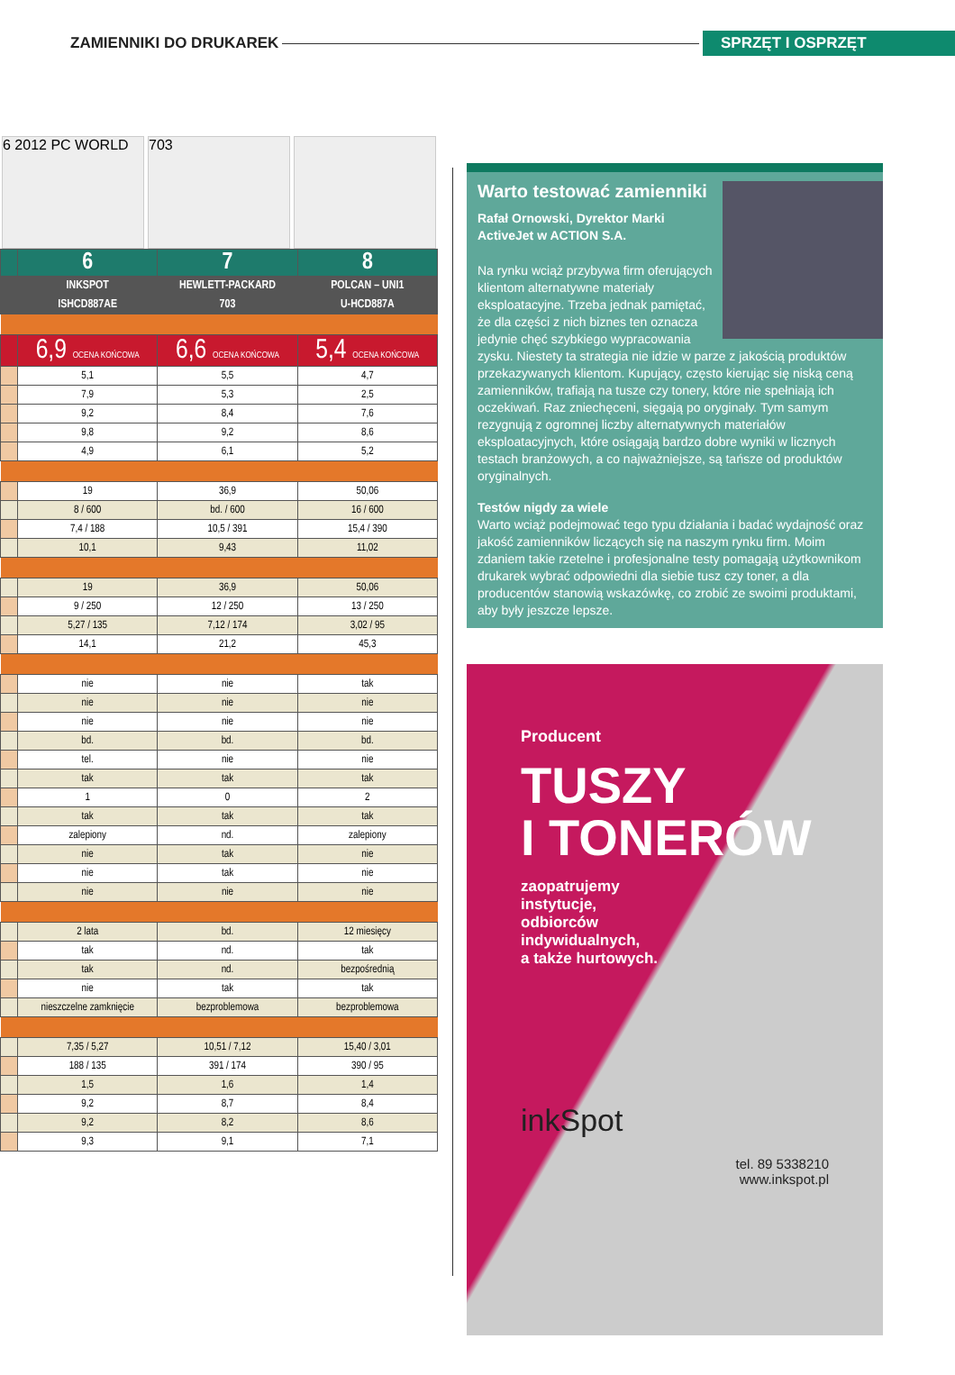ZAMIENNIKI DO DRUKAREK SPRZĘT I OSPRZĘT
6 2012 PC WORLD 703
| | 6 | 7 | 8 |
| | INKSPOT | HEWLETT-PACKARD | POLCAN – UNI1 |
| | ISHCD887AE | 703 | U-HCD887A |
| | 6,9 OCENA KOŃCOWA | 6,6 OCENA KOŃCOWA | 5,4 OCENA KOŃCOWA |
| | 5,1 | 5,5 | 4,7 |
| | 7,9 | 5,3 | 2,5 |
| | 9,2 | 8,4 | 7,6 |
| | 9,8 | 9,2 | 8,6 |
| | 4,9 | 6,1 | 5,2 |
| | 19 | 36,9 | 50,06 |
| | 8 / 600 | bd. / 600 | 16 / 600 |
| | 7,4 / 188 | 10,5 / 391 | 15,4 / 390 |
| | 10,1 | 9,43 | 11,02 |
| | 19 | 36,9 | 50,06 |
| | 9 / 250 | 12 / 250 | 13 / 250 |
| | 5,27 / 135 | 7,12 / 174 | 3,02 / 95 |
| | 14,1 | 21,2 | 45,3 |
| | nie | nie | tak |
| | nie | nie | nie |
| | nie | nie | nie |
| | bd. | bd. | bd. |
| | tel. | nie | nie |
| | tak | tak | tak |
| | 1 | 0 | 2 |
| | tak | tak | tak |
| | zalepiony | nd. | zalepiony |
| | nie | tak | nie |
| | nie | tak | nie |
| | nie | nie | nie |
| | 2 lata | bd. | 12 miesięcy |
| | tak | nd. | tak |
| | tak | nd. | bezpośrednią |
| | nie | tak | tak |
| | nieszczelne zamknięcie | bezproblemowa | bezproblemowa |
| | 7,35 / 5,27 | 10,51 / 7,12 | 15,40 / 3,01 |
| | 188 / 135 | 391 / 174 | 390 / 95 |
| | 1,5 | 1,6 | 1,4 |
| | 9,2 | 8,7 | 8,4 |
| | 9,2 | 8,2 | 8,6 |
| | 9,3 | 9,1 | 7,1 |
Warto testować zamienniki
Rafał Ornowski, Dyrektor Marki ActiveJet w ACTION S.A.
Na rynku wciąż przybywa firm oferujących klientom alternatywne materiały eksploatacyjne. Trzeba jednak pamiętać, że dla części z nich biznes ten oznacza jedynie chęć szybkiego wypracowania zysku. Niestety ta strategia nie idzie w parze z jakością produktów przekazywanych klientom. Kupujący, często kierując się niską ceną zamienników, trafiają na tusze czy tonery, które nie spełniają ich oczekiwań. Raz zniechęceni, sięgają po oryginały. Tym samym rezygnują z ogromnej liczby alternatywnych materiałów eksploatacyjnych, które osiągają bardzo dobre wyniki w licznych testach branżowych, a co najważniejsze, są tańsze od produktów oryginalnych.
Testów nigdy za wiele
Warto wciąż podejmować tego typu działania i badać wydajność oraz jakość zamienników liczących się na naszym rynku firm. Moim zdaniem takie rzetelne i profesjonalne testy pomagają użytkownikom drukarek wybrać odpowiedni dla siebie tusz czy toner, a dla producentów stanowią wskazówkę, co zrobić ze swoimi produktami, aby były jeszcze lepsze.
Producent
TUSZY
I TONERÓW
zaopatrujemy
instytucje,
odbiorców
indywidualnych,
a także hurtowych.
inkSpot
tel. 89 5338210
www.inkspot.pl